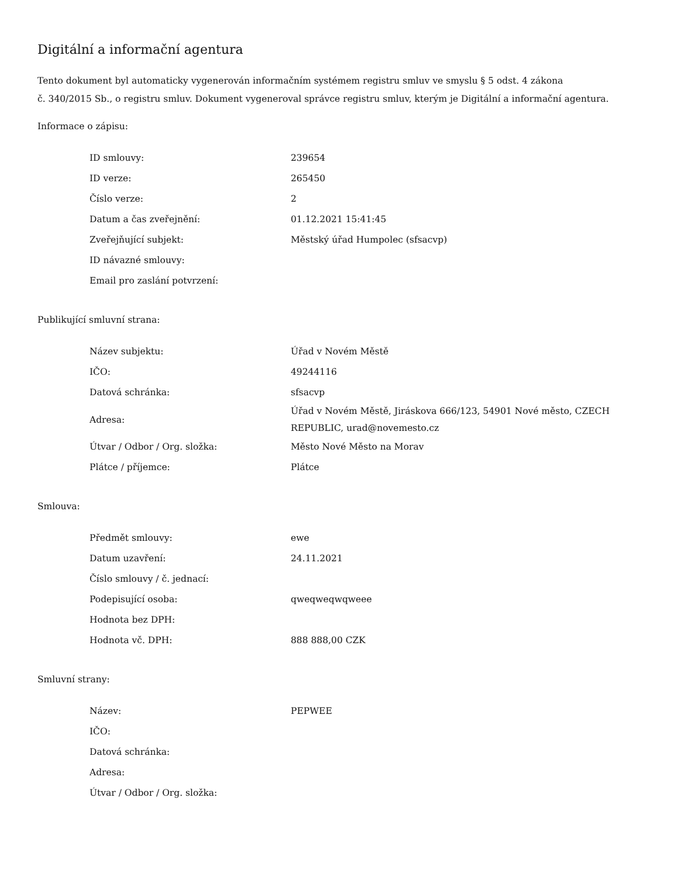Digitální a informační agentura
Tento dokument byl automaticky vygenerován informačním systémem registru smluv ve smyslu § 5 odst. 4 zákona
č. 340/2015 Sb., o registru smluv. Dokument vygeneroval správce registru smluv, kterým je Digitální a informační agentura.
Informace o zápisu:
| ID smlouvy: | 239654 |
| ID verze: | 265450 |
| Číslo verze: | 2 |
| Datum a čas zveřejnění: | 01.12.2021 15:41:45 |
| Zveřejňující subjekt: | Městský úřad Humpolec (sfsacvp) |
| ID návazné smlouvy: | |
| Email pro zaslání potvrzení: | |
Publikující smluvní strana:
| Název subjektu: | Úřad v Novém Městě |
| IČO: | 49244116 |
| Datová schránka: | sfsacvp |
| Adresa: | Úřad v Novém Městě, Jiráskova 666/123, 54901 Nové město, CZECH REPUBLIC, urad@novemesto.cz |
| Útvar / Odbor / Org. složka: | Město Nové Město na Morav |
| Plátce / příjemce: | Plátce |
Smlouva:
| Předmět smlouvy: | ewe |
| Datum uzavření: | 24.11.2021 |
| Číslo smlouvy / č. jednací: | |
| Podepisující osoba: | qweqweqwqweee |
| Hodnota bez DPH: | |
| Hodnota vč. DPH: | 888 888,00 CZK |
Smluvní strany:
| Název: | PEPWEE |
| IČO: | |
| Datová schránka: | |
| Adresa: | |
| Útvar / Odbor / Org. složka: | |